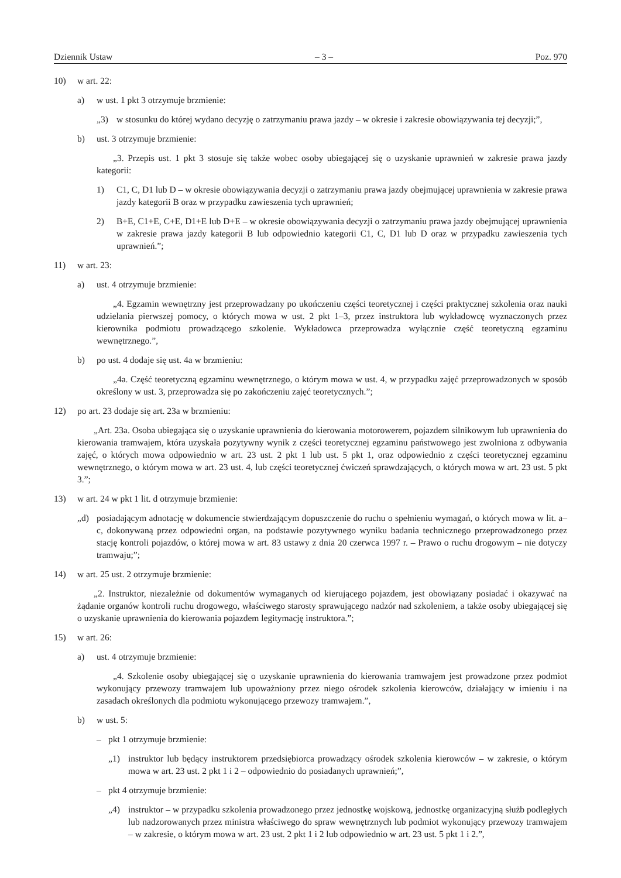Dziennik Ustaw – 3 – Poz. 970
10) w art. 22:
a) w ust. 1 pkt 3 otrzymuje brzmienie:
„3) w stosunku do której wydano decyzję o zatrzymaniu prawa jazdy – w okresie i zakresie obowiązywania tej decyzji;”,
b) ust. 3 otrzymuje brzmienie:
„3. Przepis ust. 1 pkt 3 stosuje się także wobec osoby ubiegającej się o uzyskanie uprawnień w zakresie prawa jazdy kategorii:
1) C1, C, D1 lub D – w okresie obowiązywania decyzji o zatrzymaniu prawa jazdy obejmującej uprawnienia w zakresie prawa jazdy kategorii B oraz w przypadku zawieszenia tych uprawnień;
2) B+E, C1+E, C+E, D1+E lub D+E – w okresie obowiązywania decyzji o zatrzymaniu prawa jazdy obejmującej uprawnienia w zakresie prawa jazdy kategorii B lub odpowiednio kategorii C1, C, D1 lub D oraz w przypadku zawieszenia tych uprawnień.”;
11) w art. 23:
a) ust. 4 otrzymuje brzmienie:
„4. Egzamin wewnętrzny jest przeprowadzany po ukończeniu części teoretycznej i części praktycznej szkolenia oraz nauki udzielania pierwszej pomocy, o których mowa w ust. 2 pkt 1–3, przez instruktora lub wykładowcę wyznaczonych przez kierownika podmiotu prowadzącego szkolenie. Wykładowca przeprowadza wyłącznie część teoretyczną egzaminu wewnętrznego.”,
b) po ust. 4 dodaje się ust. 4a w brzmieniu:
„4a. Część teoretyczną egzaminu wewnętrznego, o którym mowa w ust. 4, w przypadku zajęć przeprowadzonych w sposób określony w ust. 3, przeprowadza się po zakończeniu zajęć teoretycznych.”;
12) po art. 23 dodaje się art. 23a w brzmieniu:
„Art. 23a. Osoba ubiegająca się o uzyskanie uprawnienia do kierowania motorowerem, pojazdem silnikowym lub uprawnienia do kierowania tramwajem, która uzyskała pozytywny wynik z części teoretycznej egzaminu państwowego jest zwolniona z odbywania zajęć, o których mowa odpowiednio w art. 23 ust. 2 pkt 1 lub ust. 5 pkt 1, oraz odpowiednio z części teoretycznej egzaminu wewnętrznego, o którym mowa w art. 23 ust. 4, lub części teoretycznej ćwiczeń sprawdzających, o których mowa w art. 23 ust. 5 pkt 3.”;
13) w art. 24 w pkt 1 lit. d otrzymuje brzmienie:
„d) posiadającym adnotację w dokumencie stwierdzającym dopuszczenie do ruchu o spełnieniu wymagań, o których mowa w lit. a–c, dokonywaną przez odpowiedni organ, na podstawie pozytywnego wyniku badania technicznego przeprowadzonego przez stację kontroli pojazdów, o której mowa w art. 83 ustawy z dnia 20 czerwca 1997 r. – Prawo o ruchu drogowym – nie dotyczy tramwaju;”;
14) w art. 25 ust. 2 otrzymuje brzmienie:
„2. Instruktor, niezależnie od dokumentów wymaganych od kierującego pojazdem, jest obowiązany posiadać i okazywać na żądanie organów kontroli ruchu drogowego, właściwego starosty sprawującego nadzór nad szkoleniem, a także osoby ubiegającej się o uzyskanie uprawnienia do kierowania pojazdem legitymację instruktora.”;
15) w art. 26:
a) ust. 4 otrzymuje brzmienie:
„4. Szkolenie osoby ubiegającej się o uzyskanie uprawnienia do kierowania tramwajem jest prowadzone przez podmiot wykonujący przewozy tramwajem lub upoważniony przez niego ośrodek szkolenia kierowców, działający w imieniu i na zasadach określonych dla podmiotu wykonującego przewozy tramwajem.”,
b) w ust. 5:
– pkt 1 otrzymuje brzmienie:
„1) instruktor lub będący instruktorem przedsiębiorca prowadzący ośrodek szkolenia kierowców – w zakresie, o którym mowa w art. 23 ust. 2 pkt 1 i 2 – odpowiednio do posiadanych uprawnień;”,
– pkt 4 otrzymuje brzmienie:
„4) instruktor – w przypadku szkolenia prowadzonego przez jednostkę wojskową, jednostkę organizacyjną służb podległych lub nadzorowanych przez ministra właściwego do spraw wewnętrznych lub podmiot wykonujący przewozy tramwajem – w zakresie, o którym mowa w art. 23 ust. 2 pkt 1 i 2 lub odpowiednio w art. 23 ust. 5 pkt 1 i 2.”,